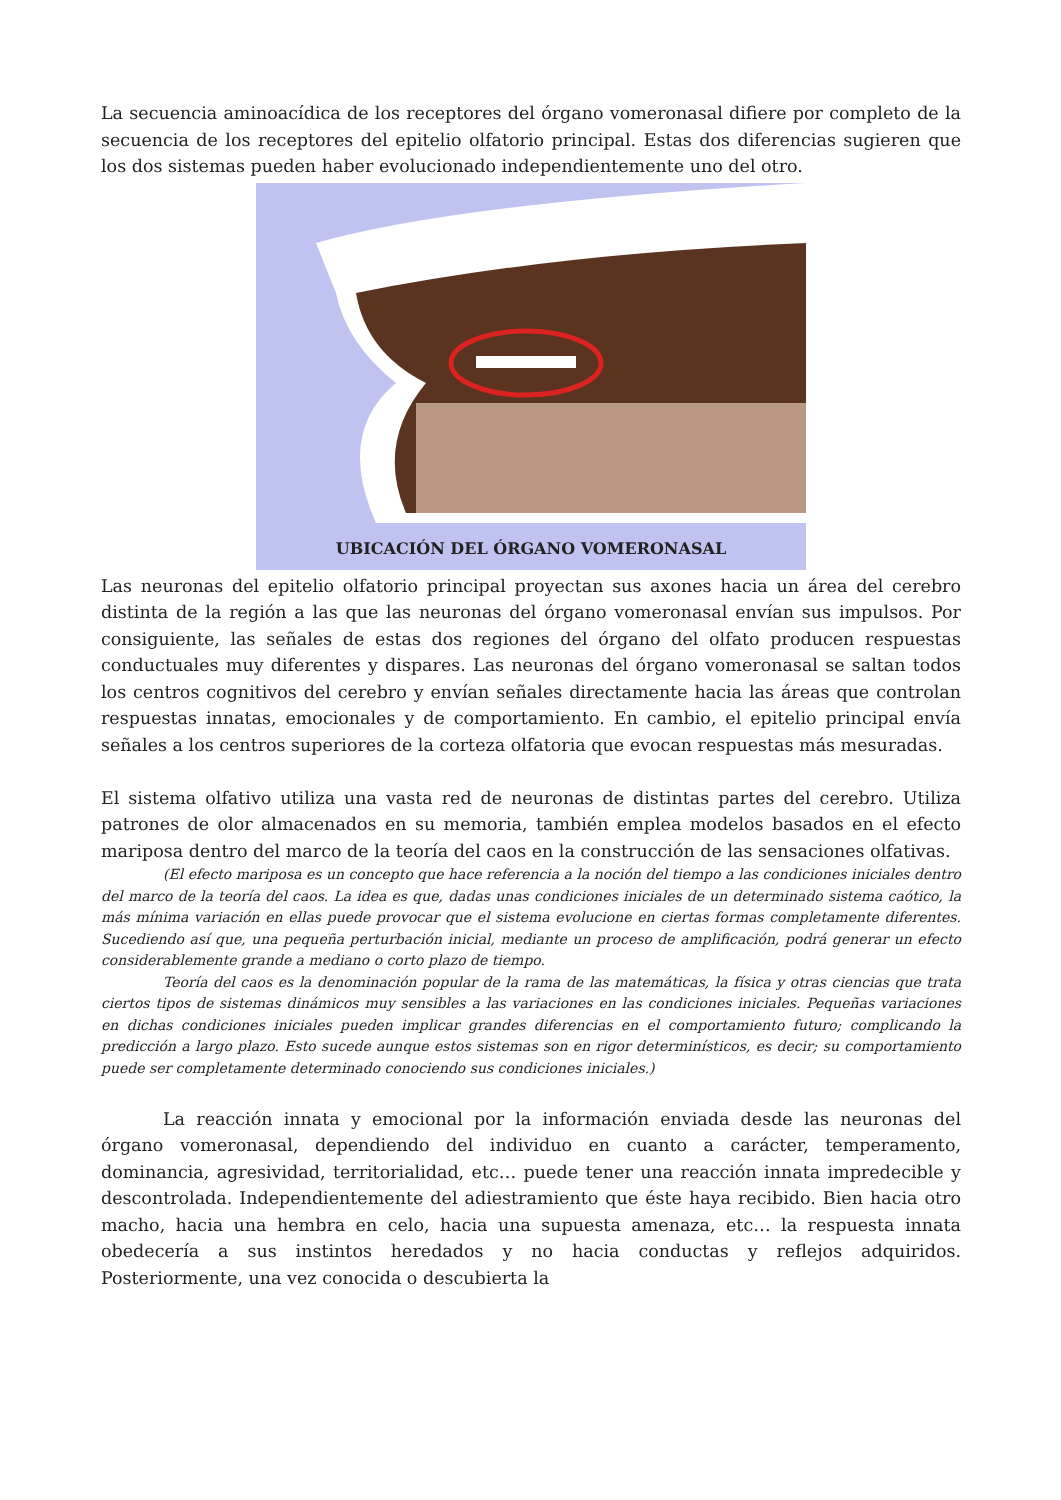La secuencia aminoacídica de los receptores del órgano vomeronasal difiere por completo de la secuencia de los receptores del epitelio olfatorio principal. Estas dos diferencias sugieren que los dos sistemas pueden haber evolucionado independientemente uno del otro.
UBICACIÓN DEL ÓRGANO VOMERONASAL
Las neuronas del epitelio olfatorio principal proyectan sus axones hacia un área del cerebro distinta de la región a las que las neuronas del órgano vomeronasal envían sus impulsos. Por consiguiente, las señales de estas dos regiones del órgano del olfato producen respuestas conductuales muy diferentes y dispares. Las neuronas del órgano vomeronasal se saltan todos los centros cognitivos del cerebro y envían señales directamente hacia las áreas que controlan respuestas innatas, emocionales y de comportamiento. En cambio, el epitelio principal envía señales a los centros superiores de la corteza olfatoria que evocan respuestas más mesuradas.
El sistema olfativo utiliza una vasta red de neuronas de distintas partes del cerebro. Utiliza patrones de olor almacenados en su memoria, también emplea modelos basados en el efecto mariposa dentro del marco de la teoría del caos en la construcción de las sensaciones olfativas.
(El efecto mariposa es un concepto que hace referencia a la noción del tiempo a las condiciones iniciales dentro del marco de la teoría del caos. La idea es que, dadas unas condiciones iniciales de un determinado sistema caótico, la más mínima variación en ellas puede provocar que el sistema evolucione en ciertas formas completamente diferentes. Sucediendo así que, una pequeña perturbación inicial, mediante un proceso de amplificación, podrá generar un efecto considerablemente grande a mediano o corto plazo de tiempo.
Teoría del caos es la denominación popular de la rama de las matemáticas, la física y otras ciencias que trata ciertos tipos de sistemas dinámicos muy sensibles a las variaciones en las condiciones iniciales. Pequeñas variaciones en dichas condiciones iniciales pueden implicar grandes diferencias en el comportamiento futuro; complicando la predicción a largo plazo. Esto sucede aunque estos sistemas son en rigor determinísticos, es decir; su comportamiento puede ser completamente determinado conociendo sus condiciones iniciales.)
La reacción innata y emocional por la información enviada desde las neuronas del órgano vomeronasal, dependiendo del individuo en cuanto a carácter, temperamento, dominancia, agresividad, territorialidad, etc… puede tener una reacción innata impredecible y descontrolada. Independientemente del adiestramiento que éste haya recibido. Bien hacia otro macho, hacia una hembra en celo, hacia una supuesta amenaza, etc… la respuesta innata obedecería a sus instintos heredados y no hacia conductas y reflejos adquiridos. Posteriormente, una vez conocida o descubierta la